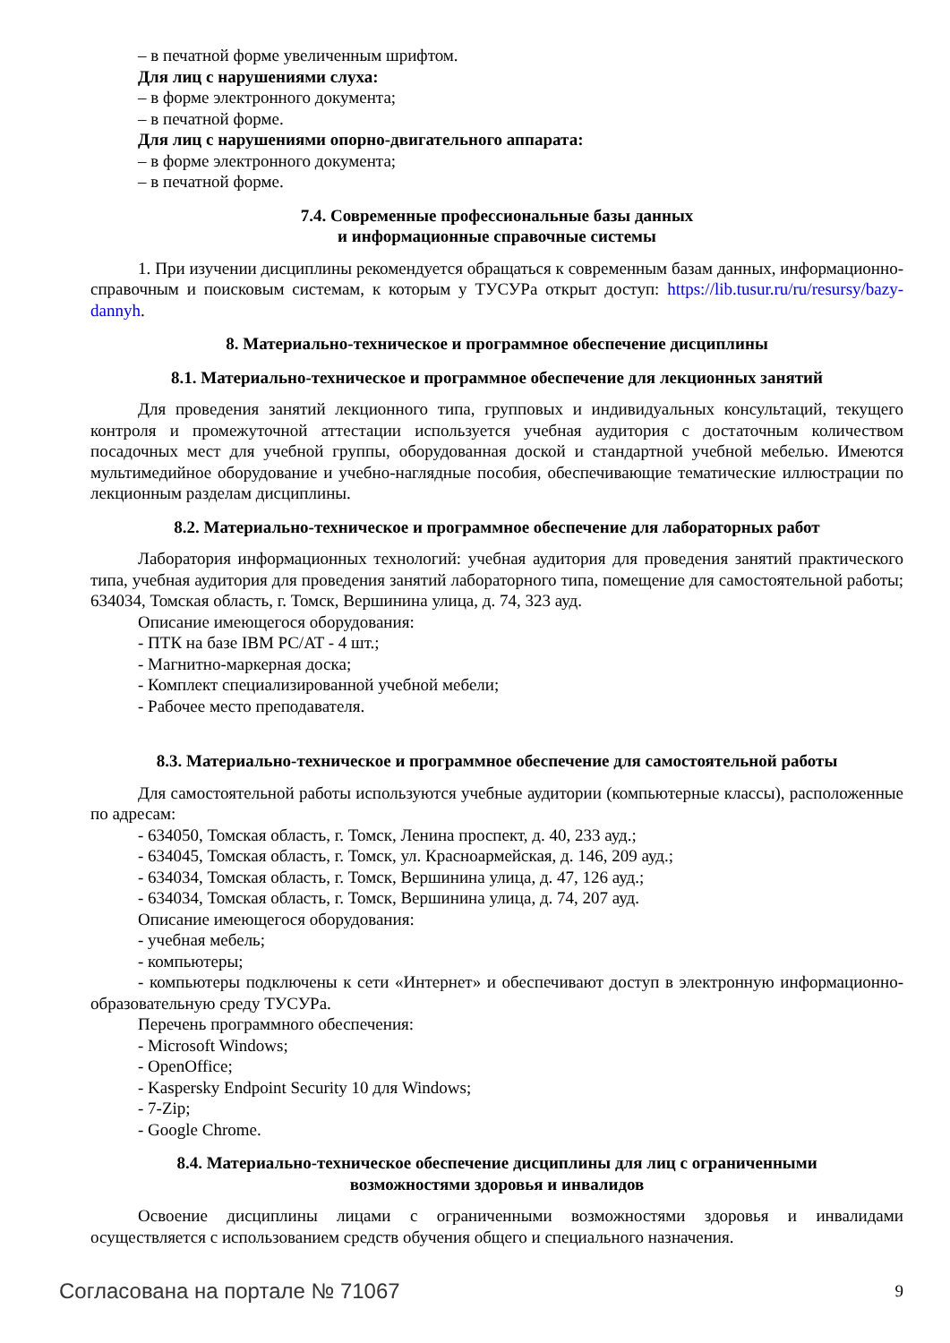– в печатной форме увеличенным шрифтом.
Для лиц с нарушениями слуха:
– в форме электронного документа;
– в печатной форме.
Для лиц с нарушениями опорно-двигательного аппарата:
– в форме электронного документа;
– в печатной форме.
7.4. Современные профессиональные базы данных
и информационные справочные системы
1. При изучении дисциплины рекомендуется обращаться к современным базам данных, информационно-справочным и поисковым системам, к которым у ТУСУРа открыт доступ: https://lib.tusur.ru/ru/resursy/bazy-dannyh.
8. Материально-техническое и программное обеспечение дисциплины
8.1. Материально-техническое и программное обеспечение для лекционных занятий
Для проведения занятий лекционного типа, групповых и индивидуальных консультаций, текущего контроля и промежуточной аттестации используется учебная аудитория с достаточным количеством посадочных мест для учебной группы, оборудованная доской и стандартной учебной мебелью. Имеются мультимедийное оборудование и учебно-наглядные пособия, обеспечивающие тематические иллюстрации по лекционным разделам дисциплины.
8.2. Материально-техническое и программное обеспечение для лабораторных работ
Лаборатория информационных технологий: учебная аудитория для проведения занятий практического типа, учебная аудитория для проведения занятий лабораторного типа, помещение для самостоятельной работы; 634034, Томская область, г. Томск, Вершинина улица, д. 74, 323 ауд.
Описание имеющегося оборудования:
- ПТК на базе IBM PC/AT - 4 шт.;
- Магнитно-маркерная доска;
- Комплект специализированной учебной мебели;
- Рабочее место преподавателя.
8.3. Материально-техническое и программное обеспечение для самостоятельной работы
Для самостоятельной работы используются учебные аудитории (компьютерные классы), расположенные по адресам:
- 634050, Томская область, г. Томск, Ленина проспект, д. 40, 233 ауд.;
- 634045, Томская область, г. Томск, ул. Красноармейская, д. 146, 209 ауд.;
- 634034, Томская область, г. Томск, Вершинина улица, д. 47, 126 ауд.;
- 634034, Томская область, г. Томск, Вершинина улица, д. 74, 207 ауд.
Описание имеющегося оборудования:
- учебная мебель;
- компьютеры;
- компьютеры подключены к сети «Интернет» и обеспечивают доступ в электронную информационно-образовательную среду ТУСУРа.
Перечень программного обеспечения:
- Microsoft Windows;
- OpenOffice;
- Kaspersky Endpoint Security 10 для Windows;
- 7-Zip;
- Google Chrome.
8.4. Материально-техническое обеспечение дисциплины для лиц с ограниченными
возможностями здоровья и инвалидов
Освоение дисциплины лицами с ограниченными возможностями здоровья и инвалидами осуществляется с использованием средств обучения общего и специального назначения.
Согласована на портале № 71067 9